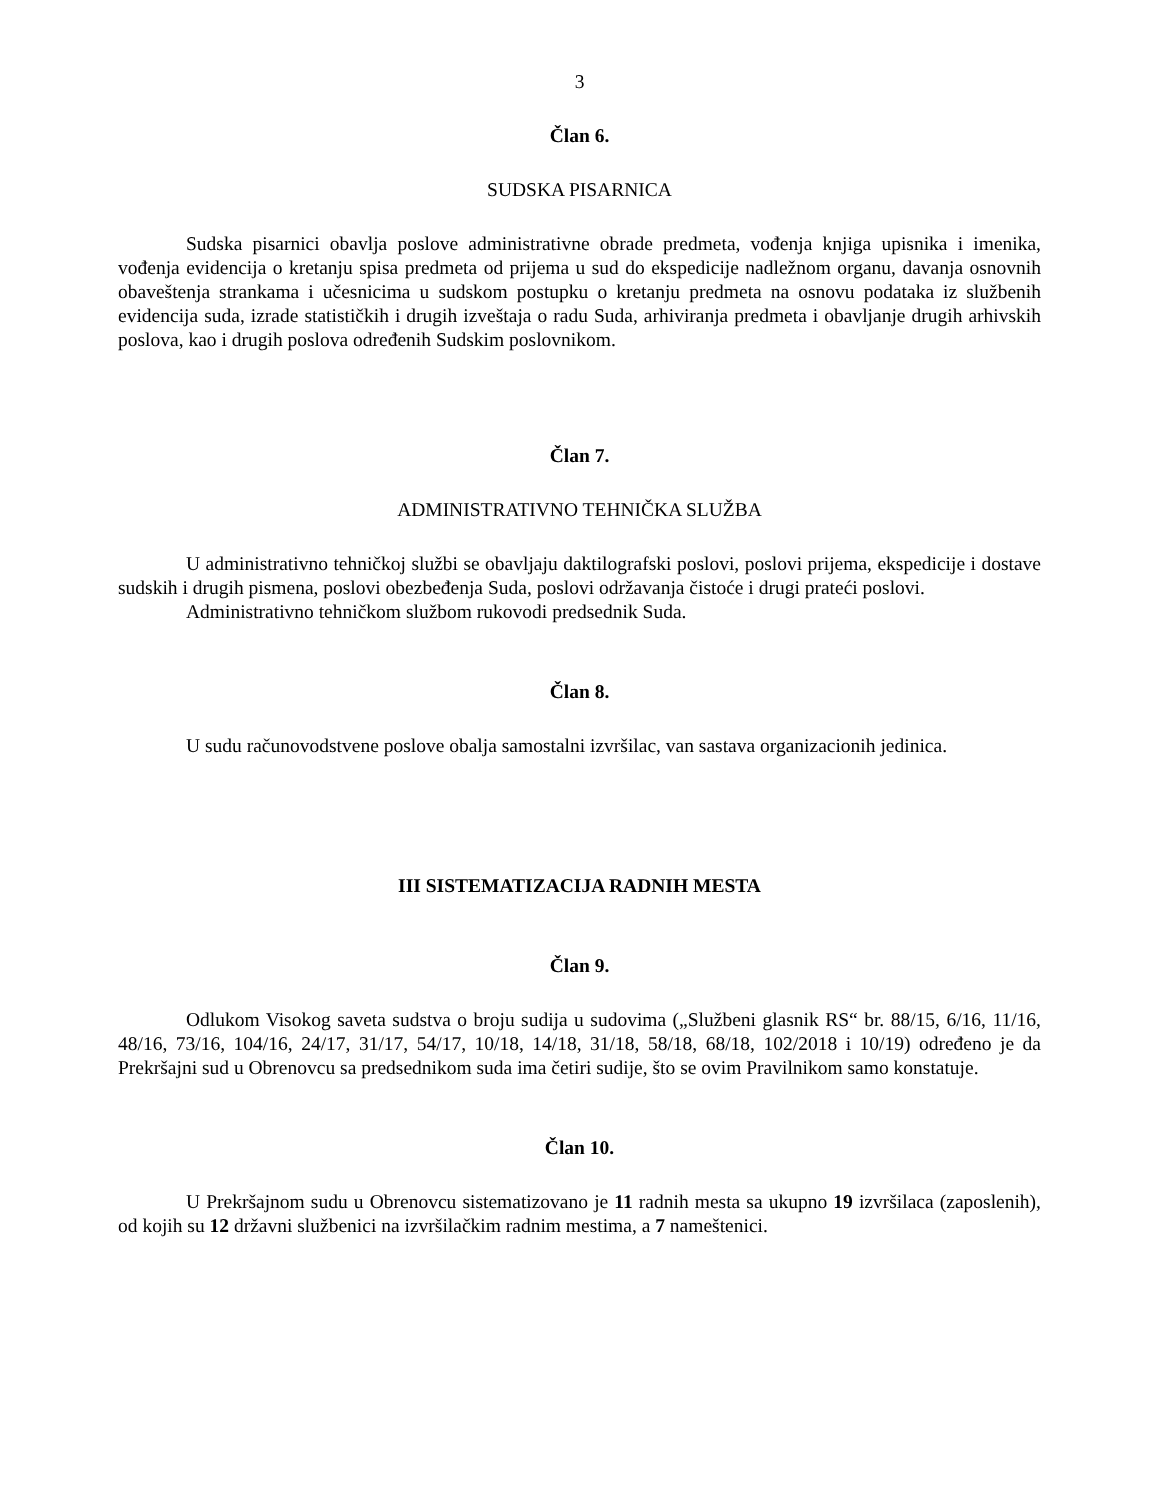3
Član 6.
SUDSKA PISARNICA
Sudska pisarnici obavlja poslove administrativne obrade predmeta, vođenja knjiga upisnika i imenika, vođenja evidencija o kretanju spisa predmeta od prijema u sud do ekspedicije nadležnom organu, davanja osnovnih obaveštenja strankama i učesnicima u sudskom postupku o kretanju predmeta na osnovu podataka iz službenih evidencija suda, izrade statističkih i drugih izveštaja o radu Suda, arhiviranja predmeta i obavljanje drugih arhivskih poslova, kao i drugih poslova određenih Sudskim poslovnikom.
Član 7.
ADMINISTRATIVNO TEHNIČKA SLUŽBA
U administrativno tehničkoj službi se obavljaju daktilografski poslovi, poslovi prijema, ekspedicije i dostave sudskih i drugih pismena, poslovi obezbeđenja Suda, poslovi održavanja čistoće i drugi prateći poslovi.
Administrativno tehničkom službom rukovodi predsednik Suda.
Član 8.
U sudu računovodstvene poslove obalja samostalni izvršilac, van sastava organizacionih jedinica.
III SISTEMATIZACIJA RADNIH MESTA
Član 9.
Odlukom Visokog saveta sudstva o broju sudija u sudovima („Službeni glasnik RS“ br. 88/15, 6/16, 11/16, 48/16, 73/16, 104/16, 24/17, 31/17, 54/17, 10/18, 14/18, 31/18, 58/18, 68/18, 102/2018 i 10/19) određeno je da Prekršajni sud u Obrenovcu sa predsednikom suda ima četiri sudije, što se ovim Pravilnikom samo konstatuje.
Član 10.
U Prekršajnom sudu u Obrenovcu sistematizovano je 11 radnih mesta sa ukupno 19 izvršilaca (zaposlenih), od kojih su 12 državni službenici na izvršilačkim radnim mestima, a 7 nameštenici.